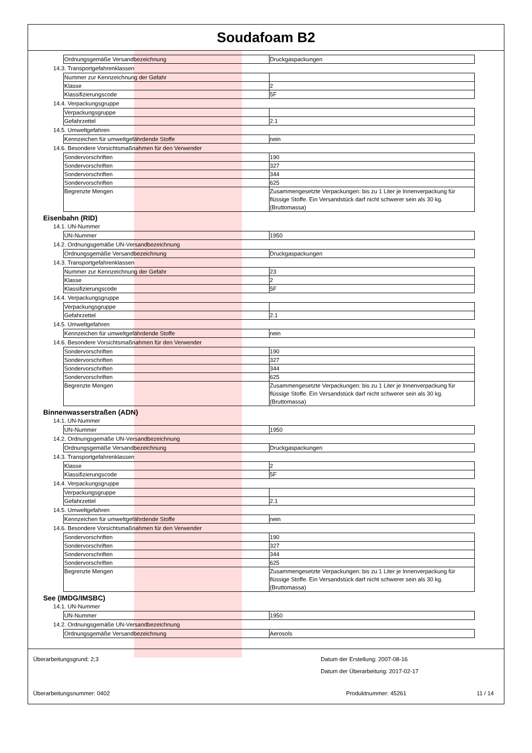Soudafoam B2
| Ordnungsgemäße Versandbezeichnung | Druckgaspackungen |
14.3. Transportgefahrenklassen
| Nummer zur Kennzeichnung der Gefahr | |
| Klasse | 2 |
| Klassifizierungscode | 5F |
14.4. Verpackungsgruppe
| Verpackungsgruppe | |
| Gefahrzettel | 2.1 |
14.5. Umweltgefahren
| Kennzeichen für umweltgefährdende Stoffe | nein |
14.6. Besondere Vorsichtsmaßnahmen für den Verwender
| Sondervorschriften | 190 |
| Sondervorschriften | 327 |
| Sondervorschriften | 344 |
| Sondervorschriften | 625 |
| Begrenzte Mengen | Zusammengesetzte Verpackungen: bis zu 1 Liter je Innenverpackung für flüssige Stoffe. Ein Versandstück darf nicht schwerer sein als 30 kg. (Bruttomassa) |
Eisenbahn (RID)
14.1. UN-Nummer
| UN-Nummer | 1950 |
14.2. Ordnungsgemäße UN-Versandbezeichnung
| Ordnungsgemäße Versandbezeichnung | Druckgaspackungen |
14.3. Transportgefahrenklassen
| Nummer zur Kennzeichnung der Gefahr | 23 |
| Klasse | 2 |
| Klassifizierungscode | 5F |
14.4. Verpackungsgruppe
| Verpackungsgruppe | |
| Gefahrzettel | 2.1 |
14.5. Umweltgefahren
| Kennzeichen für umweltgefährdende Stoffe | nein |
14.6. Besondere Vorsichtsmaßnahmen für den Verwender
| Sondervorschriften | 190 |
| Sondervorschriften | 327 |
| Sondervorschriften | 344 |
| Sondervorschriften | 625 |
| Begrenzte Mengen | Zusammengesetzte Verpackungen: bis zu 1 Liter je Innenverpackung für flüssige Stoffe. Ein Versandstück darf nicht schwerer sein als 30 kg. (Bruttomassa) |
Binnenwasserstraßen (ADN)
14.1. UN-Nummer
| UN-Nummer | 1950 |
14.2. Ordnungsgemäße UN-Versandbezeichnung
| Ordnungsgemäße Versandbezeichnung | Druckgaspackungen |
14.3. Transportgefahrenklassen
| Klasse | 2 |
| Klassifizierungscode | 5F |
14.4. Verpackungsgruppe
| Verpackungsgruppe | |
| Gefahrzettel | 2.1 |
14.5. Umweltgefahren
| Kennzeichen für umweltgefährdende Stoffe | nein |
14.6. Besondere Vorsichtsmaßnahmen für den Verwender
| Sondervorschriften | 190 |
| Sondervorschriften | 327 |
| Sondervorschriften | 344 |
| Sondervorschriften | 625 |
| Begrenzte Mengen | Zusammengesetzte Verpackungen: bis zu 1 Liter je Innenverpackung für flüssige Stoffe. Ein Versandstück darf nicht schwerer sein als 30 kg. (Bruttomassa) |
See (IMDG/IMSBC)
14.1. UN-Nummer
| UN-Nummer | 1950 |
14.2. Ordnungsgemäße UN-Versandbezeichnung
| Ordnungsgemäße Versandbezeichnung | Aerosols |
Überarbeitungsgrund: 2;3 Datum der Erstellung: 2007-08-16
Datum der Überarbeitung: 2017-02-17
Überarbeitungsnummer: 0402 Produktnummer: 45261 11 / 14